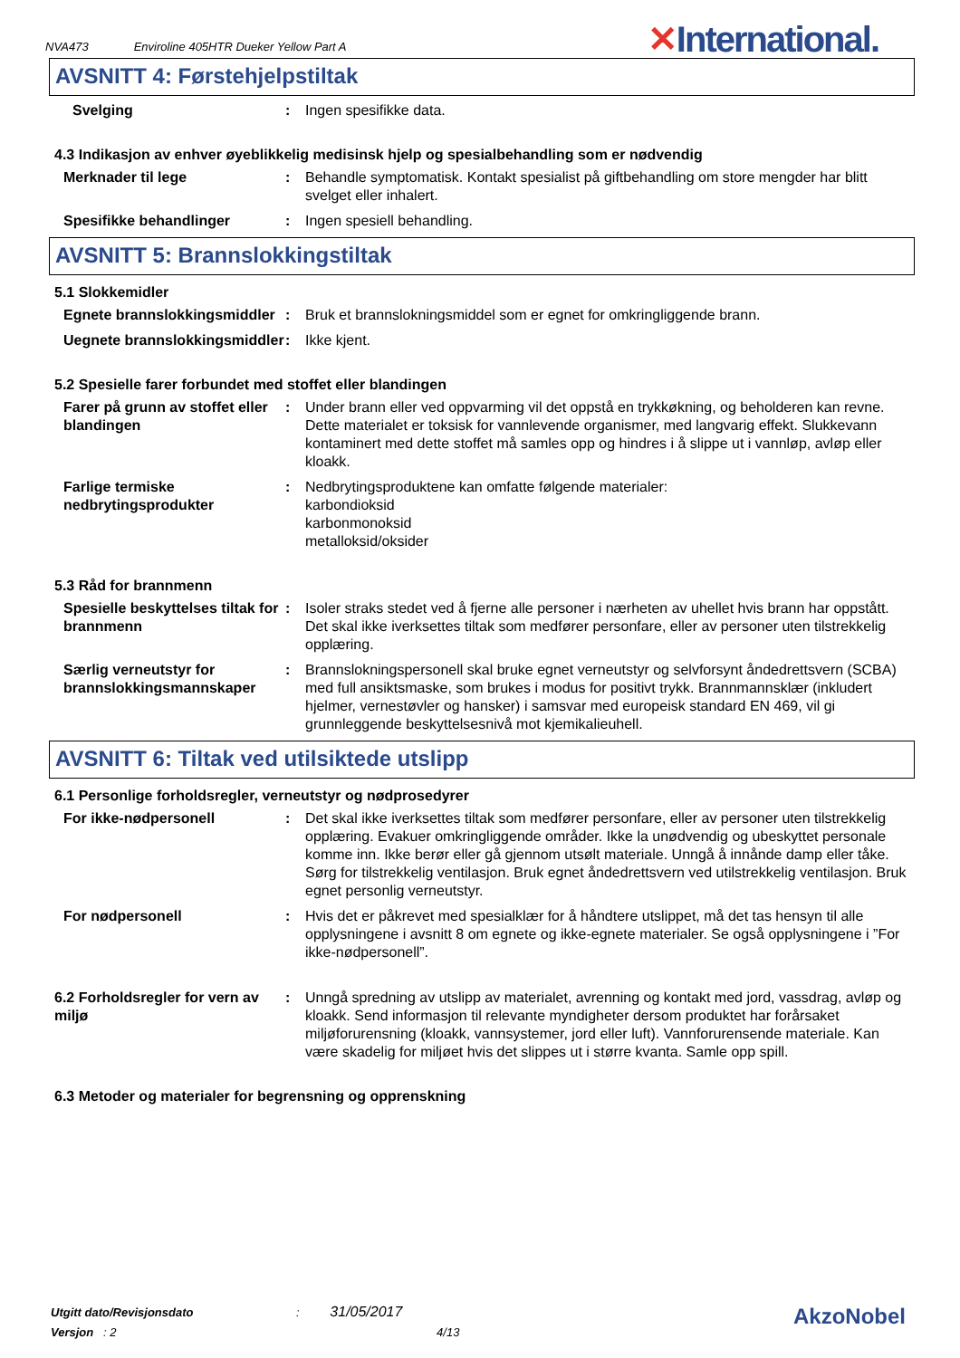NVA473 Enviroline 405HTR Dueker Yellow Part A
✕International.
AVSNITT 4: Førstehjelpstiltak
Svelging : Ingen spesifikke data.
4.3 Indikasjon av enhver øyeblikkelig medisinsk hjelp og spesialbehandling som er nødvendig
Merknader til lege : Behandle symptomatisk. Kontakt spesialist på giftbehandling om store mengder har blitt svelget eller inhalert.
Spesifikke behandlinger : Ingen spesiell behandling.
AVSNITT 5: Brannslokkingstiltak
5.1 Slokkemidler
Egnete brannslokkingsmiddler
: Bruk et brannslokningsmiddel som er egnet for omkringliggende brann.
Uegnete brannslokkingsmiddler
: Ikke kjent.
5.2 Spesielle farer forbundet med stoffet eller blandingen
Farer på grunn av stoffet eller blandingen
: Under brann eller ved oppvarming vil det oppstå en trykkøkning, og beholderen kan revne. Dette materialet er toksisk for vannlevende organismer, med langvarig effekt. Slukkevann kontaminert med dette stoffet må samles opp og hindres i å slippe ut i vannløp, avløp eller kloakk.
Farlige termiske nedbrytingsprodukter
: Nedbrytingsproduktene kan omfatte følgende materialer:
karbondioksid
karbonmonoksid
metalloksid/oksider
5.3 Råd for brannmenn
Spesielle beskyttelses tiltak for brannmenn
: Isoler straks stedet ved å fjerne alle personer i nærheten av uhellet hvis brann har oppstått. Det skal ikke iverksettes tiltak som medfører personfare, eller av personer uten tilstrekkelig opplæring.
Særlig verneutstyr for brannslokkingsmannskaper
: Brannslokningspersonell skal bruke egnet verneutstyr og selvforsynt åndedrettsvern (SCBA) med full ansiktsmaske, som brukes i modus for positivt trykk. Brannmannsklær (inkludert hjelmer, vernestøvler og hansker) i samsvar med europeisk standard EN 469, vil gi grunnleggende beskyttelsesnivå mot kjemikalieuhell.
AVSNITT 6: Tiltak ved utilsiktede utslipp
6.1 Personlige forholdsregler, verneutstyr og nødprosedyrer
For ikke-nødpersonell : Det skal ikke iverksettes tiltak som medfører personfare, eller av personer uten tilstrekkelig opplæring. Evakuer omkringliggende områder. Ikke la unødvendig og ubeskyttet personale komme inn. Ikke berør eller gå gjennom utsølt materiale. Unngå å innånde damp eller tåke. Sørg for tilstrekkelig ventilasjon. Bruk egnet åndedrettsvern ved utilstrekkelig ventilasjon. Bruk egnet personlig verneutstyr.
For nødpersonell : Hvis det er påkrevet med spesialklær for å håndtere utslippet, må det tas hensyn til alle opplysningene i avsnitt 8 om egnete og ikke-egnete materialer. Se også opplysningene i ”For ikke-nødpersonell”.
6.2 Forholdsregler for vern av miljø
: Unngå spredning av utslipp av materialet, avrenning og kontakt med jord, vassdrag, avløp og kloakk. Send informasjon til relevante myndigheter dersom produktet har forårsaket miljøforurensning (kloakk, vannsystemer, jord eller luft). Vannforurensende materiale. Kan være skadelig for miljøet hvis det slippes ut i større kvanta. Samle opp spill.
6.3 Metoder og materialer for begrensning og opprenskning
Utgitt dato/Revisjonsdato : 31/05/2017
Versjon : 2 4/13
AkzoNobel